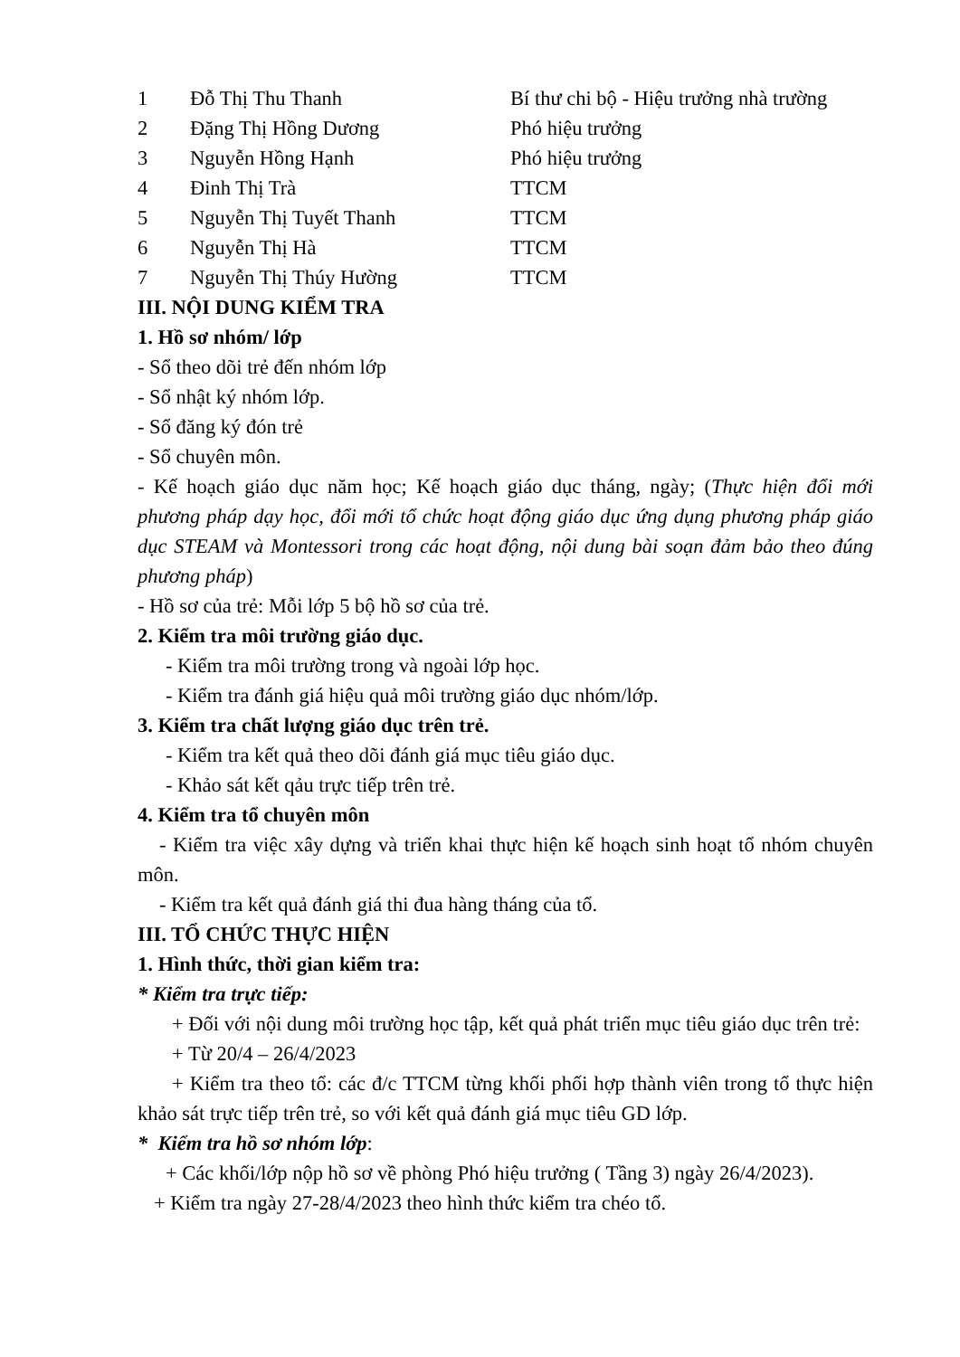| 1 | Đỗ Thị Thu Thanh | Bí thư chi bộ - Hiệu trưởng nhà trường |
| 2 | Đặng Thị Hồng Dương | Phó hiệu trưởng |
| 3 | Nguyễn Hồng Hạnh | Phó hiệu trưởng |
| 4 | Đinh Thị Trà | TTCM |
| 5 | Nguyễn Thị Tuyết Thanh | TTCM |
| 6 | Nguyễn Thị Hà | TTCM |
| 7 | Nguyễn Thị Thúy Hường | TTCM |
III. NỘI DUNG KIỂM TRA
1. Hồ sơ nhóm/ lớp
- Sổ theo dõi trẻ đến nhóm lớp
- Sổ nhật ký nhóm lớp.
- Sổ đăng ký đón trẻ
- Sổ chuyên môn.
- Kế hoạch giáo dục năm học; Kế hoạch giáo dục tháng, ngày; (Thực hiện đổi mới phương pháp dạy học, đổi mới tổ chức hoạt động giáo dục ứng dụng phương pháp giáo dục STEAM và Montessori trong các hoạt động, nội dung bài soạn đảm bảo theo đúng phương pháp)
- Hồ sơ của trẻ: Mỗi lớp 5 bộ hồ sơ của trẻ.
2. Kiểm tra môi trường giáo dục.
- Kiểm tra môi trường trong và ngoài lớp học.
- Kiểm tra đánh giá hiệu quả môi trường giáo dục nhóm/lớp.
3. Kiểm tra chất lượng giáo dục trên trẻ.
- Kiểm tra kết quả theo dõi đánh giá mục tiêu giáo dục.
- Khảo sát kết qảu trực tiếp trên trẻ.
4. Kiểm tra tổ chuyên môn
- Kiểm tra việc xây dựng và triển khai thực hiện kế hoạch sinh hoạt tổ nhóm chuyên môn.
- Kiểm tra kết quả đánh giá thi đua hàng tháng của tổ.
III. TỔ CHỨC THỰC HIỆN
1. Hình thức, thời gian kiểm tra:
* Kiểm tra trực tiếp:
+ Đối với nội dung môi trường học tập, kết quả phát triển mục tiêu giáo dục trên trẻ:
+ Từ 20/4 – 26/4/2023
+ Kiểm tra theo tổ: các đ/c TTCM từng khối phối hợp thành viên trong tổ thực hiện khảo sát trực tiếp trên trẻ, so với kết quả đánh giá mục tiêu GD lớp.
* Kiểm tra hồ sơ nhóm lớp:
+ Các khối/lớp nộp hồ sơ về phòng Phó hiệu trưởng ( Tầng 3) ngày 26/4/2023).
+ Kiểm tra ngày 27-28/4/2023 theo hình thức kiểm tra chéo tổ.